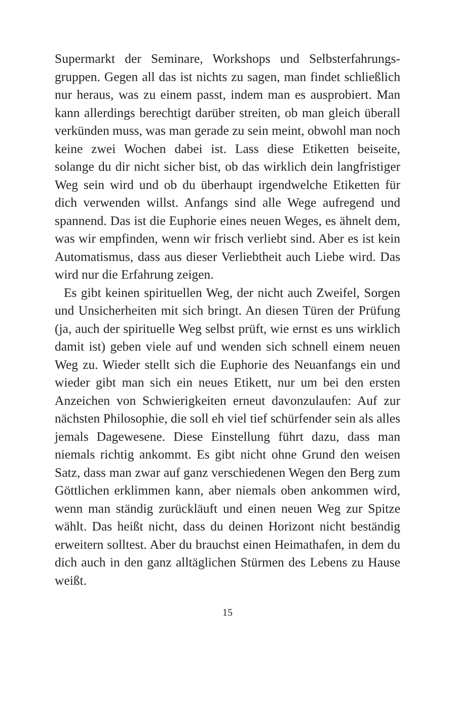Supermarkt der Seminare, Workshops und Selbsterfahrungs­gruppen. Gegen all das ist nichts zu sagen, man findet schließ­lich nur heraus, was zu einem passt, indem man es auspro­biert. Man kann allerdings berechtigt darüber streiten, ob man gleich überall verkünden muss, was man gerade zu sein meint, obwohl man noch keine zwei Wochen dabei ist. Lass diese Etiketten beiseite, solange du dir nicht sicher bist, ob das wirklich dein langfristiger Weg sein wird und ob du über­haupt irgendwelche Etiketten für dich verwenden willst. An­fangs sind alle Wege aufregend und spannend. Das ist die Euphorie eines neuen Weges, es ähnelt dem, was wir empfin­den, wenn wir frisch verliebt sind. Aber es ist kein Automatis­mus, dass aus dieser Verliebtheit auch Liebe wird. Das wird nur die Erfahrung zeigen.
Es gibt keinen spirituellen Weg, der nicht auch Zweifel, Sorgen und Unsicherheiten mit sich bringt. An diesen Türen der Prüfung (ja, auch der spirituelle Weg selbst prüft, wie ernst es uns wirklich damit ist) geben viele auf und wenden sich schnell einem neuen Weg zu. Wieder stellt sich die Eu­phorie des Neuanfangs ein und wieder gibt man sich ein neues Etikett, nur um bei den ersten Anzeichen von Schwierig­keiten erneut davonzulaufen: Auf zur nächsten Philosophie, die soll eh viel tief schürfender sein als alles jemals Dagewe­sene. Diese Einstellung führt dazu, dass man niemals richtig ankommt. Es gibt nicht ohne Grund den weisen Satz, dass man zwar auf ganz verschiedenen Wegen den Berg zum Göttlichen erklimmen kann, aber niemals oben ankommen wird, wenn man ständig zurückläuft und einen neuen Weg zur Spitze wählt. Das heißt nicht, dass du deinen Horizont nicht beständig erweitern solltest. Aber du brauchst einen Heimathafen, in dem du dich auch in den ganz alltäglichen Stürmen des Lebens zu Hause weißt.
15